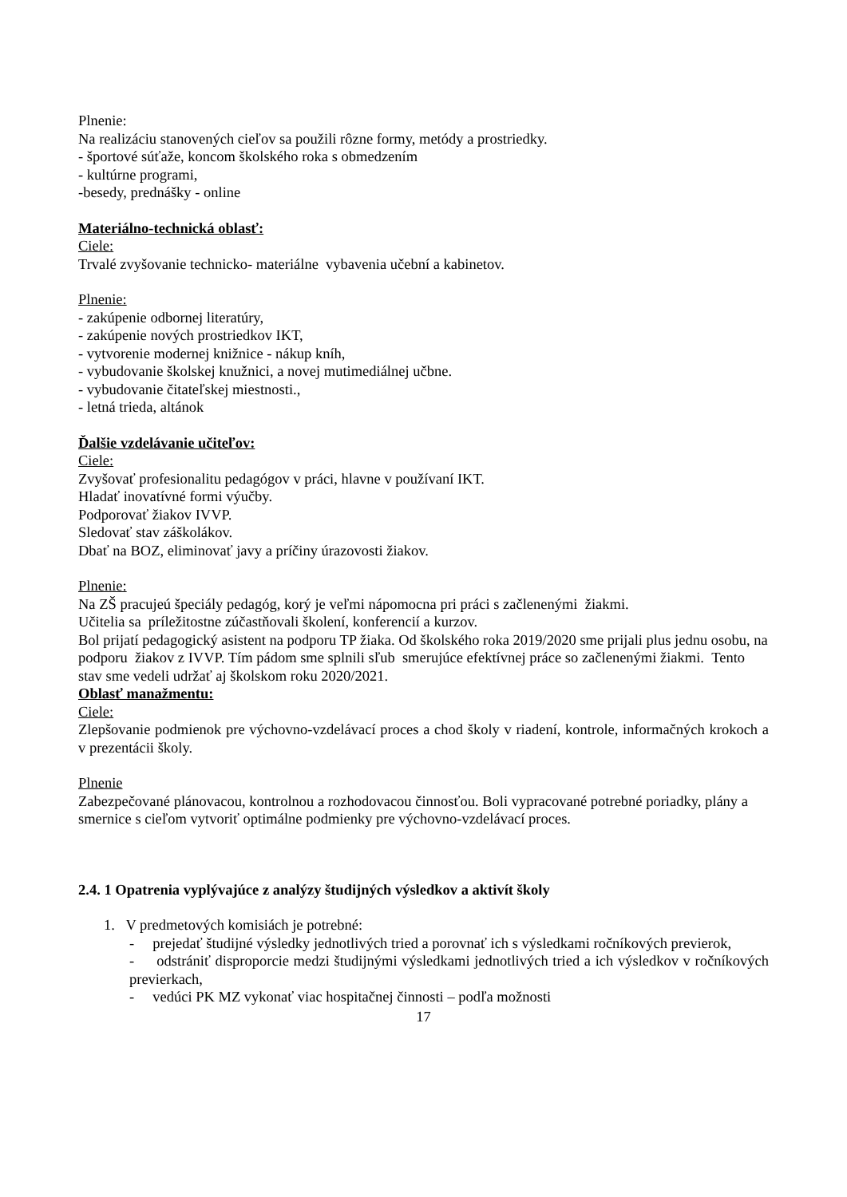Plnenie:
Na realizáciu stanovených cieľov sa použili rôzne formy, metódy a prostriedky.
- športové súťaže, koncom školského roka s obmedzením
- kultúrne programi,
-besedy, prednášky - online
Materiálno-technická oblasť:
Ciele:
Trvalé zvyšovanie technicko- materiálne vybavenia učební a kabinetov.
Plnenie:
- zakúpenie odbornej literatúry,
- zakúpenie nových prostriedkov IKT,
- vytvorenie modernej knižnice - nákup kníh,
- vybudovanie školskej knužnici, a novej mutimediálnej učbne.
- vybudovanie čitateľskej miestnosti.,
- letná trieda, altánok
Ďalšie vzdelávanie učiteľov:
Ciele:
Zvyšovať profesionalitu pedagógov v práci, hlavne v používaní IKT.
Hladať inovatívné formi výučby.
Podporovať žiakov IVVP.
Sledovať stav záškolákov.
Dbať na BOZ, eliminovať javy a príčiny úrazovosti žiakov.
Plnenie:
Na ZŠ pracujeú špeciály pedagóg, korý je veľmi nápomocna pri práci s začlenenými žiakmi.
Učitelia sa príležitostne zúčastňovali školení, konferencií a kurzov.
Bol prijatí pedagogický asistent na podporu TP žiaka. Od školského roka 2019/2020 sme prijali plus jednu osobu, na podporu žiakov z IVVP. Tím pádom sme splnili sľub smerujúce efektívnej práce so začlenenými žiakmi. Tento stav sme vedeli udržať aj školskom roku 2020/2021.
Oblasť manažmentu:
Ciele:
Zlepšovanie podmienok pre výchovno-vzdelávací proces a chod školy v riadení, kontrole, informačných krokoch a v prezentácii školy.
Plnenie
Zabezpečované plánovacou, kontrolnou a rozhodovacou činnosťou. Boli vypracované potrebné poriadky, plány a smernice s cieľom vytvoriť optimálne podmienky pre výchovno-vzdelávací proces.
2.4. 1 Opatrenia vyplývajúce z analýzy študijných výsledkov a aktivít školy
1. V predmetových komisiách je potrebné:
- prejedať študijné výsledky jednotlivých tried a porovnať ich s výsledkami ročníkových previerok,
- odstrániť disproporcie medzi študijnými výsledkami jednotlivých tried a ich výsledkov v ročníkových previerkach,
- vedúci PK MZ vykonať viac hospitačnej činnosti – podľa možnosti
17